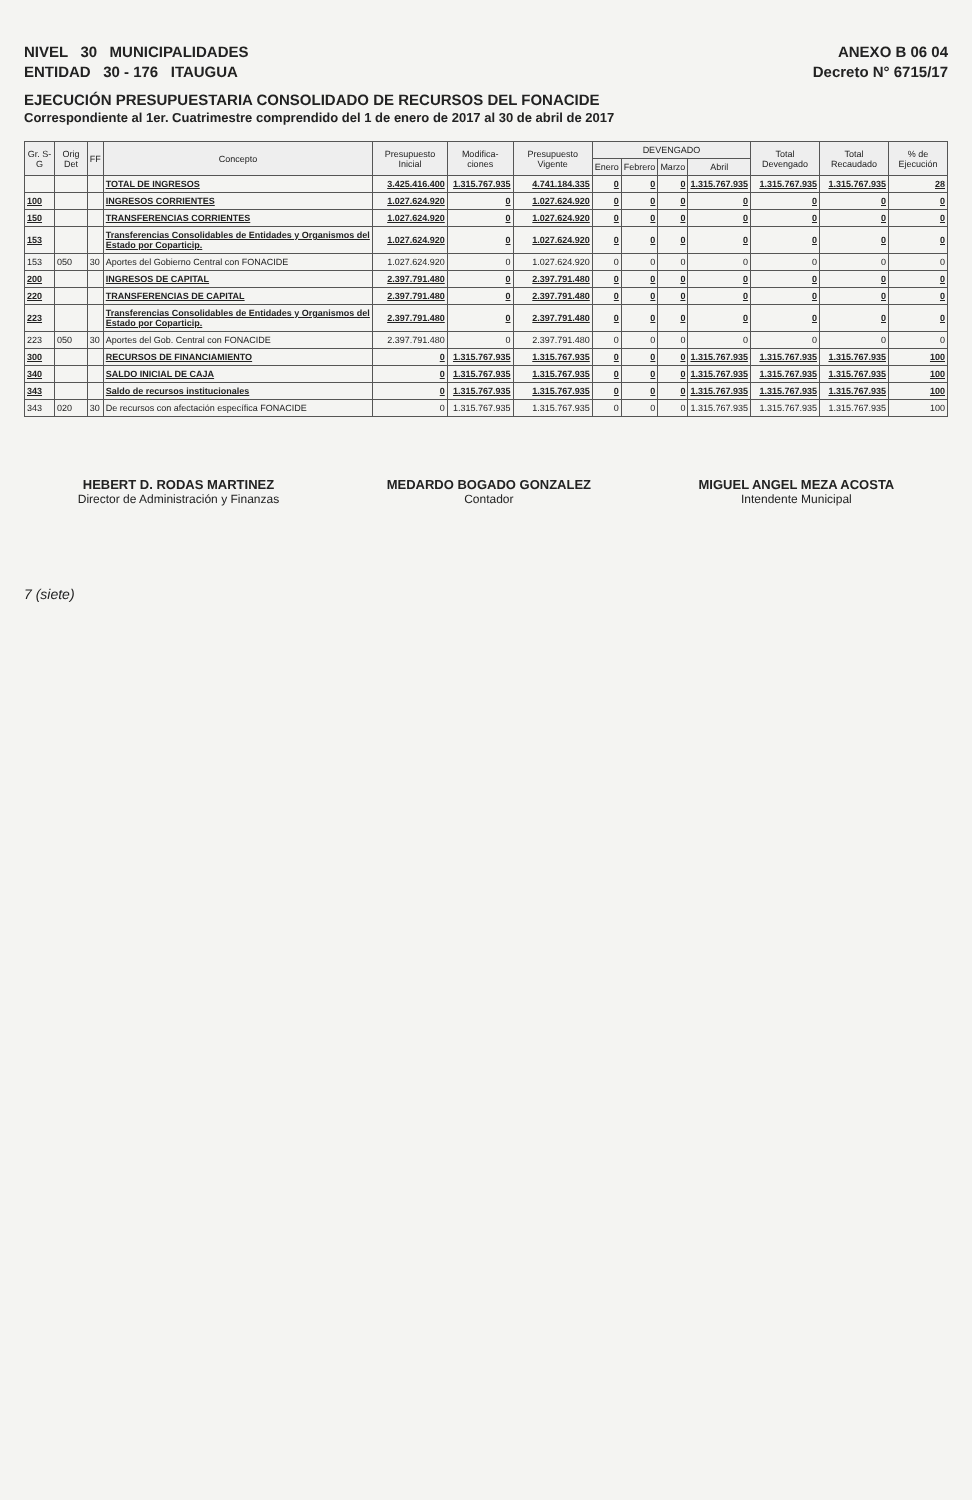NIVEL 30 MUNICIPALIDADES
ENTIDAD 30 - 176 ITAUGUA
ANEXO B 06 04
Decreto N° 6715/17
EJECUCIÓN PRESUPUESTARIA CONSOLIDADO DE RECURSOS DEL FONACIDE
Correspondiente al 1er. Cuatrimestre comprendido del 1 de enero de 2017 al 30 de abril de 2017
| Gr. S-G | Orig Det | FF | Concepto | Presupuesto Inicial | Modifica-ciones | Presupuesto Vigente | DEVENGADO | | | | Total Devengado | Total Recaudado | % de Ejecución |
| --- | --- | --- | --- | --- | --- | --- | --- | --- | --- | --- | --- | --- | --- |
| | | | | | | | Enero | Febrero | Marzo | Abril | | | |
| | | | TOTAL DE INGRESOS | 3.425.416.400 | 1.315.767.935 | 4.741.184.335 | 0 | 0 | 0 | 1.315.767.935 | 1.315.767.935 | 1.315.767.935 | 28 |
| 100 | | | INGRESOS CORRIENTES | 1.027.624.920 | 0 | 1.027.624.920 | 0 | 0 | 0 | 0 | 0 | 0 | 0 |
| 150 | | | TRANSFERENCIAS CORRIENTES | 1.027.624.920 | 0 | 1.027.624.920 | 0 | 0 | 0 | 0 | 0 | 0 | 0 |
| 153 | | | Transferencias Consolidables de Entidades y Organismos del Estado por Coparticip. | 1.027.624.920 | 0 | 1.027.624.920 | 0 | 0 | 0 | 0 | 0 | 0 | 0 |
| 153 | 050 | 30 | Aportes del Gobierno Central con FONACIDE | 1.027.624.920 | 0 | 1.027.624.920 | 0 | 0 | 0 | 0 | 0 | 0 | 0 |
| 200 | | | INGRESOS DE CAPITAL | 2.397.791.480 | 0 | 2.397.791.480 | 0 | 0 | 0 | 0 | 0 | 0 | 0 |
| 220 | | | TRANSFERENCIAS DE CAPITAL | 2.397.791.480 | 0 | 2.397.791.480 | 0 | 0 | 0 | 0 | 0 | 0 | 0 |
| 223 | | | Transferencias Consolidables de Entidades y Organismos del Estado por Coparticip. | 2.397.791.480 | 0 | 2.397.791.480 | 0 | 0 | 0 | 0 | 0 | 0 | 0 |
| 223 | 050 | 30 | Aportes del Gob. Central con FONACIDE | 2.397.791.480 | 0 | 2.397.791.480 | 0 | 0 | 0 | 0 | 0 | 0 | 0 |
| 300 | | | RECURSOS DE FINANCIAMIENTO | 0 | 1.315.767.935 | 1.315.767.935 | 0 | 0 | 0 | 1.315.767.935 | 1.315.767.935 | 1.315.767.935 | 100 |
| 340 | | | SALDO INICIAL DE CAJA | 0 | 1.315.767.935 | 1.315.767.935 | 0 | 0 | 0 | 1.315.767.935 | 1.315.767.935 | 1.315.767.935 | 100 |
| 343 | | | Saldo de recursos institucionales | 0 | 1.315.767.935 | 1.315.767.935 | 0 | 0 | 0 | 1.315.767.935 | 1.315.767.935 | 1.315.767.935 | 100 |
| 343 | 020 | 30 | De recursos con afectación específica FONACIDE | 0 | 1.315.767.935 | 1.315.767.935 | 0 | 0 | 0 | 1.315.767.935 | 1.315.767.935 | 1.315.767.935 | 100 |
HEBERT D. RODAS MARTINEZ
Director de Administración y Finanzas
MEDARDO BOGADO GONZALEZ
Contador
MIGUEL ANGEL MEZA ACOSTA
Intendente Municipal
7 (siete)